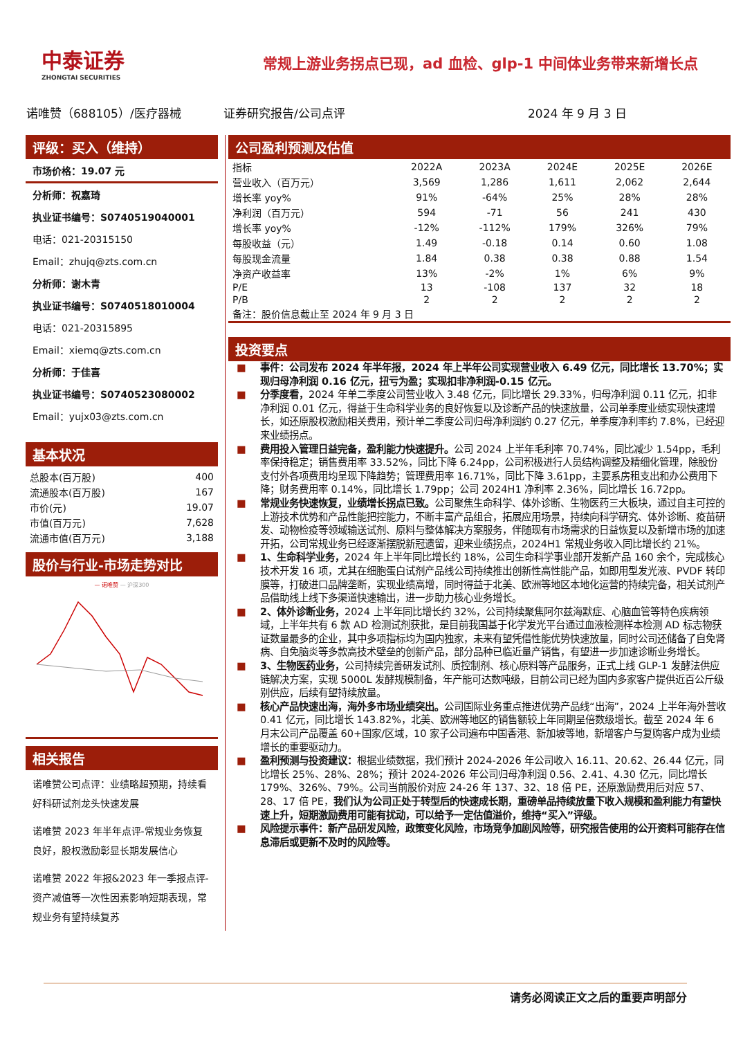中泰证券
ZHONGTAI SECURITIES
常规上游业务拐点已现，ad 血检、glp-1 中间体业务带来新增长点
诺唯赞（688105）/医疗器械 证券研究报告/公司点评 2024 年 9 月 3 日
评级：买入（维持）
市场价格：19.07 元
分析师：祝嘉琦
执业证书编号：S0740519040001
电话：021-20315150
Email：zhujq@zts.com.cn
分析师：谢木青
执业证书编号：S0740518010004
电话：021-20315895
Email：xiemq@zts.com.cn
分析师：于佳喜
执业证书编号：S0740523080002
Email：yujx03@zts.com.cn
基本状况
| 总股本(百万股) | 400 |
| 流通股本(百万股) | 167 |
| 市价(元) | 19.07 |
| 市值(百万元) | 7,628 |
| 流通市值(百万元) | 3,188 |
股价与行业-市场走势对比
— 诺唯赞 — 沪深300
相关报告
诺唯赞公司点评：业绩略超预期，持续看好科研试剂龙头快速发展
诺唯赞 2023 年半年点评-常规业务恢复良好，股权激励彰显长期发展信心
诺唯赞 2022 年报&2023 年一季报点评-资产减值等一次性因素影响短期表现，常规业务有望持续复苏
公司盈利预测及估值
| 指标 | 2022A | 2023A | 2024E | 2025E | 2026E |
| --- | --- | --- | --- | --- | --- |
| 营业收入（百万元） | 3,569 | 1,286 | 1,611 | 2,062 | 2,644 |
| 增长率 yoy% | 91% | -64% | 25% | 28% | 28% |
| 净利润（百万元） | 594 | -71 | 56 | 241 | 430 |
| 增长率 yoy% | -12% | -112% | 179% | 326% | 79% |
| 每股收益（元） | 1.49 | -0.18 | 0.14 | 0.60 | 1.08 |
| 每股现金流量 | 1.84 | 0.38 | 0.38 | 0.88 | 1.54 |
| 净资产收益率 | 13% | -2% | 1% | 6% | 9% |
| P/E | 13 | -108 | 137 | 32 | 18 |
| P/B | 2 | 2 | 2 | 2 | 2 |
| 备注：股价信息截止至 2024 年 9 月 3 日 | | | | | |
投资要点
■ 事件：公司发布 2024 年半年报，2024 年上半年公司实现营业收入 6.49 亿元，同比增长 13.70%；实现归母净利润 0.16 亿元，扭亏为盈；实现扣非净利润-0.15 亿元。
■ 分季度看，2024 年单二季度公司营业收入 3.48 亿元，同比增长 29.33%，归母净利润 0.11 亿元，扣非净利润 0.01 亿元，得益于生命科学业务的良好恢复以及诊断产品的快速放量，公司单季度业绩实现快速增长，如还原股权激励相关费用，预计单二季度公司归母净利润约 0.27 亿元，单季度净利率约 7.8%，已经迎来业绩拐点。
■ 费用投入管理日益完备，盈利能力快速提升。公司 2024 上半年毛利率 70.74%，同比减少 1.54pp，毛利率保持稳定；销售费用率 33.52%，同比下降 6.24pp，公司积极进行人员结构调整及精细化管理，除股份支付外各项费用均呈现下降趋势；管理费用率 16.71%，同比下降 3.61pp，主要系房租支出和办公费用下降；财务费用率 0.14%，同比增长 1.79pp；公司 2024H1 净利率 2.36%，同比增长 16.72pp。
■ 常规业务快速恢复，业绩增长拐点已致。公司聚焦生命科学、体外诊断、生物医药三大板块，通过自主可控的上游技术优势和产品性能把控能力，不断丰富产品组合，拓展应用场景，持续向科学研究、体外诊断、疫苗研发、动物检疫等领域输送试剂、原料与整体解决方案服务，伴随现有市场需求的日益恢复以及新增市场的加速开拓，公司常规业务已经逐渐摆脱新冠遗留，迎来业绩拐点，2024H1 常规业务收入同比增长约 21%。
■ 1、生命科学业务，2024 年上半年同比增长约 18%，公司生命科学事业部开发新产品 160 余个，完成核心技术开发 16 项，尤其在细胞蛋白试剂产品线公司持续推出创新性高性能产品，如即用型发光液、PVDF 转印膜等，打破进口品牌垄断，实现业绩高增，同时得益于北美、欧洲等地区本地化运营的持续完备，相关试剂产品借助线上线下多渠道快速输出，进一步助力核心业务增长。
■ 2、体外诊断业务，2024 上半年同比增长约 32%，公司持续聚焦阿尔兹海默症、心脑血管等特色疾病领域，上半年共有 6 款 AD 检测试剂获批，是目前我国基于化学发光平台通过血液检测样本检测 AD 标志物获证数量最多的企业，其中多项指标均为国内独家，未来有望凭借性能优势快速放量，同时公司还储备了自免肾病、自免脑炎等多款高技术壁垒的创新产品，部分品种已临近量产销售，有望进一步加速诊断业务增长。
■ 3、生物医药业务，公司持续完善研发试剂、质控制剂、核心原料等产品服务，正式上线 GLP-1 发酵法供应链解决方案，实现 5000L 发酵规模制备，年产能可达数吨级，目前公司已经为国内多家客户提供近百公斤级别供应，后续有望持续放量。
■ 核心产品快速出海，海外多市场业绩突出。公司国际业务重点推进优势产品线“出海”，2024 上半年海外营收 0.41 亿元，同比增长 143.82%，北美、欧洲等地区的销售额较上年同期呈倍数级增长。截至 2024 年 6 月末公司产品覆盖 60+国家/区域，10 家子公司遍布中国香港、新加坡等地，新增客户与复购客户成为业绩增长的重要驱动力。
■ 盈利预测与投资建议：根据业绩数据，我们预计 2024-2026 年公司收入 16.11、20.62、26.44 亿元，同比增长 25%、28%、28%；预计 2024-2026 年公司归母净利润 0.56、2.41、4.30 亿元，同比增长 179%、326%、79%。公司当前股价对应 24-26 年 137、32、18 倍 PE，还原激励费用后对应 57、28、17 倍 PE，我们认为公司正处于转型后的快速成长期，重磅单品持续放量下收入规模和盈利能力有望快速上升，短期激励费用可能有扰动，可以给予一定估值溢价，维持“买入”评级。
■ 风险提示事件：新产品研发风险，政策变化风险，市场竞争加剧风险等，研究报告使用的公开资料可能存在信息滞后或更新不及时的风险等。
请务必阅读正文之后的重要声明部分